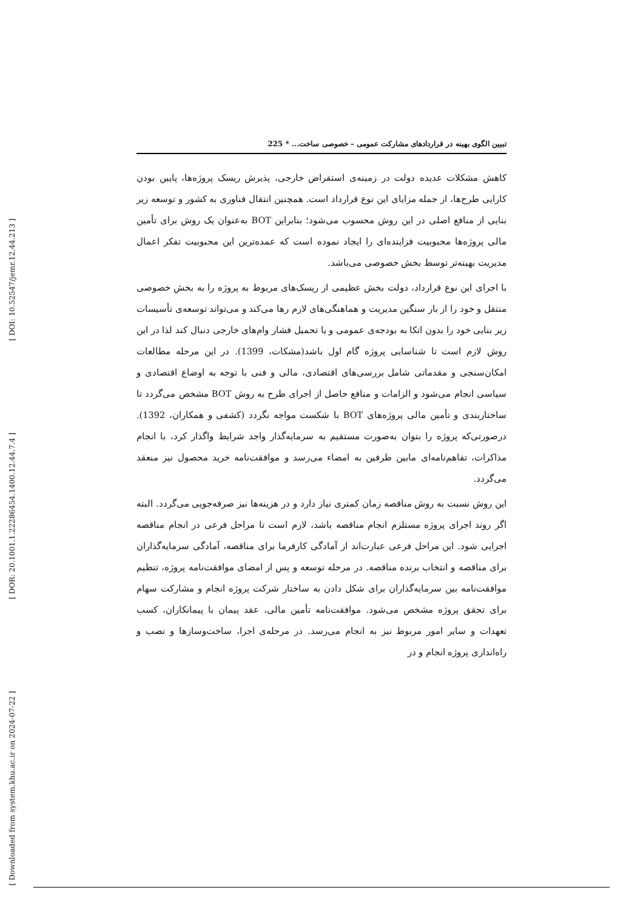[ DOI: 10.52547/jemr.12.44.213 ]
[ DOR: 20.1001.1.22286454.1400.12.44.7.4 ]
[ Downloaded from system.khu.ac.ir on 2024-07-22 ]
تبیین الگوی بهینه در قراردادهای مشارکت عمومی – خصوصی ساخت... * 225
کاهش مشکلات عدیده دولت در زمینه‌ی استقراض خارجی، پذیرش ریسک پروژه‌ها، پایین بودن کارایی طرح‌ها، از جمله مزایای این نوع قرارداد است. همچنین انتقال فناوری به کشور و توسعه زیر بنایی از منافع اصلی در این روش محسوب می‌شود؛ بنابراین BOT به‌عنوان یک روش برای تأمین مالی پروژه‌ها محبوبیت فزاینده‌ای را ایجاد نموده است که عمده‌ترین این محبوبیت تفکر اعمال مدیریت بهینه‌تر توسط بخش خصوصی می‌باشد.
با اجرای این نوع قرارداد، دولت بخش عظیمی از ریسک‌های مربوط به پروژه را به بخش خصوصی منتقل و خود را از بار سنگین مدیریت و هماهنگی‌های لازم رها می‌کند و می‌تواند توسعه‌ی تأسیسات زیر بنایی خود را بدون اتکا به بودجه‌ی عمومی و یا تحمیل فشار وام‌های خارجی دنبال کند لذا در این روش لازم است تا شناسایی پروژه گام اول باشد(مشکات، 1399). در این مرحله مطالعات امکان‌سنجی و مقدماتی شامل بررسی‌های اقتصادی، مالی و فنی با توجه به اوضاع اقتصادی و سیاسی انجام می‌شود و الزامات و منافع حاصل از اجرای طرح به روش BOT مشخص می‌گردد تا ساختاربندی و تأمین مالی پروژه‌های BOT با شکست مواجه نگردد (کشفی و همکاران، 1392). درصورتی‌که پروژه را بتوان به‌صورت مستقیم به سرمایه‌گذار واجد شرایط واگذار کرد، با انجام مذاکرات، تفاهم‌نامه‌ای مابین طرفین به امضاء می‌رسد و موافقت‌نامه خرید محصول نیز منعقد می‌گردد.
این روش نسبت به روش مناقصه زمان کمتری نیاز دارد و در هزینه‌ها نیز صرفه‌جویی می‌گردد. البته اگر روند اجرای پروژه مستلزم انجام مناقصه باشد، لازم است تا مراحل فرعی در انجام مناقصه اجرایی شود. این مراحل فرعی عبارت‌اند از آمادگی کارفرما برای مناقصه، آمادگی سرمایه‌گذاران برای مناقصه و انتخاب برنده مناقصه. در مرحله توسعه و پس از امضای موافقت‌نامه پروژه، تنظیم موافقت‌نامه بین سرمایه‌گذاران برای شکل دادن به ساختار شرکت پروژه انجام و مشارکت سهام برای تحقق پروژه مشخص می‌شود. موافقت‌نامه تأمین مالی، عقد پیمان با پیمانکاران، کسب تعهدات و سایر امور مربوط نیز به انجام می‌رسد. در مرحله‌ی اجرا، ساخت‌وسازها و نصب و راه‌اندازی پروژه انجام و در